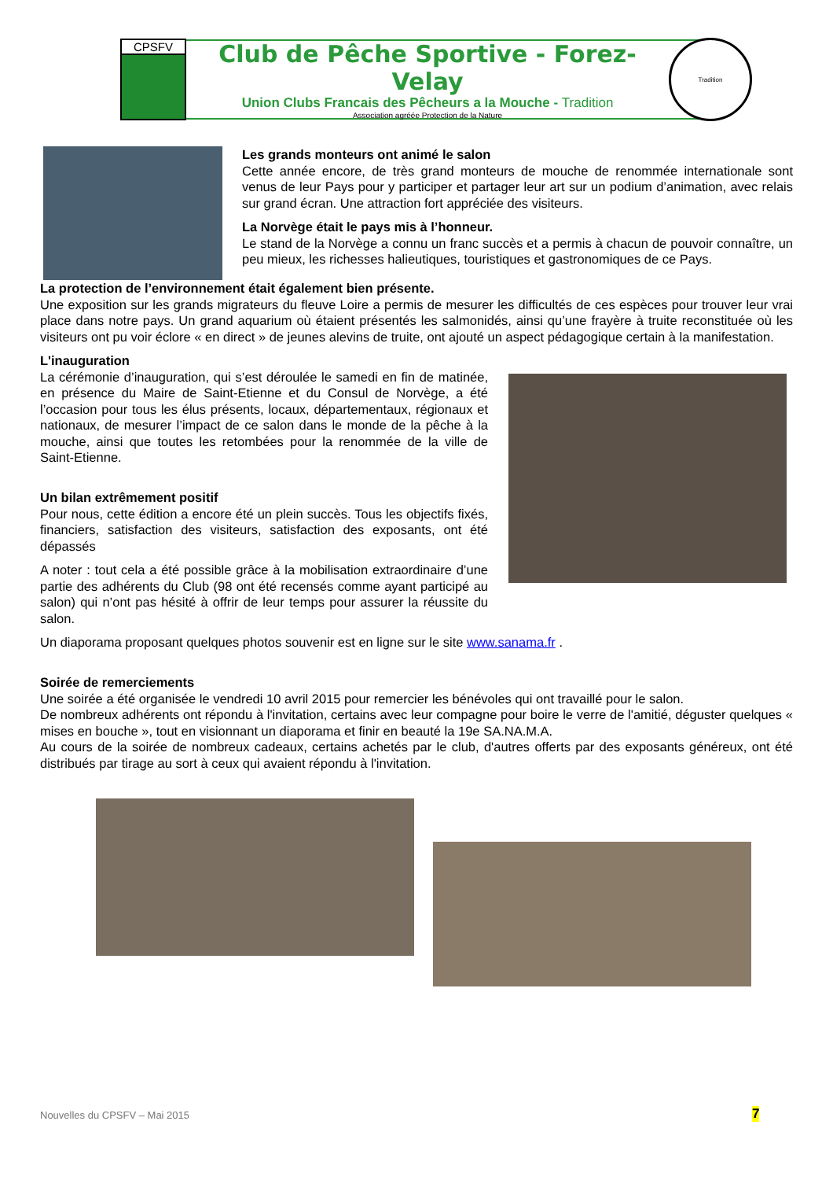CPSFV
Club de Pêche Sportive - Forez-Velay
Union Clubs Francais des Pêcheurs a la Mouche - Tradition
Association agréée Protection de la Nature
Tradition
Les grands monteurs ont animé le salon
Cette année encore, de très grand monteurs de mouche de renommée internationale sont venus de leur Pays pour y participer et partager leur art sur un podium d’animation, avec relais sur grand écran. Une attraction fort appréciée des visiteurs.
La Norvège était le pays mis à l’honneur.
Le stand de la Norvège a connu un franc succès et a permis à chacun de pouvoir connaître, un peu mieux, les richesses halieutiques, touristiques et gastronomiques de ce Pays.
La protection de l’environnement était également bien présente.
Une exposition sur les grands migrateurs du fleuve Loire a permis de mesurer les difficultés de ces espèces pour trouver leur vrai place dans notre pays. Un grand aquarium où étaient présentés les salmonidés, ainsi qu’une frayère à truite reconstituée où les visiteurs ont pu voir éclore « en direct » de jeunes alevins de truite, ont ajouté un aspect pédagogique certain à la manifestation.
L'inauguration
La cérémonie d’inauguration, qui s’est déroulée le samedi en fin de matinée, en présence du Maire de Saint-Etienne et du Consul de Norvège, a été l’occasion pour tous les élus présents, locaux, départementaux, régionaux et nationaux, de mesurer l’impact de ce salon dans le monde de la pêche à la mouche, ainsi que toutes les retombées pour la renommée de la ville de Saint-Etienne.
Un bilan extrêmement positif
Pour nous, cette édition a encore été un plein succès. Tous les objectifs fixés, financiers, satisfaction des visiteurs, satisfaction des exposants, ont été dépassés
A noter : tout cela a été possible grâce à la mobilisation extraordinaire d’une partie des adhérents du Club (98 ont été recensés comme ayant participé au salon) qui n’ont pas hésité à offrir de leur temps pour assurer la réussite du salon.
Un diaporama proposant quelques photos souvenir est en ligne sur le site www.sanama.fr .
Soirée de remerciements
Une soirée a été organisée le vendredi 10 avril 2015 pour remercier les bénévoles qui ont travaillé pour le salon.
De nombreux adhérents ont répondu à l'invitation, certains avec leur compagne pour boire le verre de l'amitié, déguster quelques « mises en bouche », tout en visionnant un diaporama et finir en beauté la 19e SA.NA.M.A.
Au cours de la soirée de nombreux cadeaux, certains achetés par le club, d'autres offerts par des exposants généreux, ont été distribués par tirage au sort à ceux qui avaient répondu à l'invitation.
Nouvelles du CPSFV – Mai 2015 7